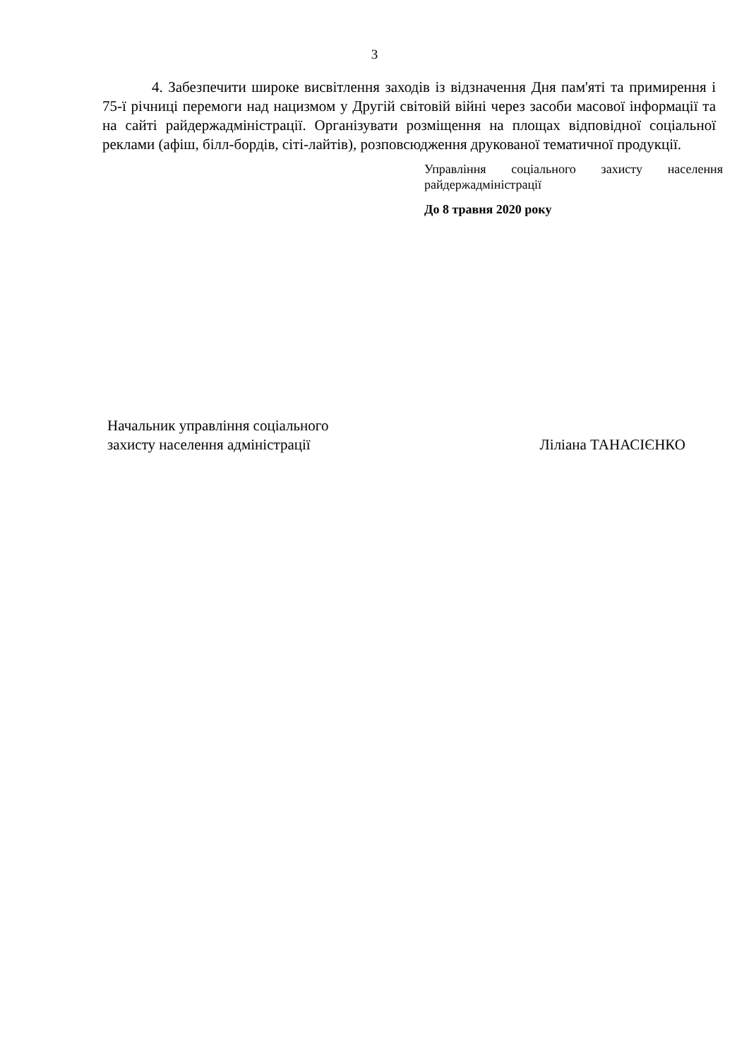3
4. Забезпечити широке висвітлення заходів із відзначення Дня пам'яті та примирення і 75-ї річниці перемоги над нацизмом у Другій світовій війні через засоби масової інформації та на сайті райдержадміністрації. Організувати розміщення на площах відповідної соціальної реклами (афіш, білл-бордів, сіті-лайтів), розповсюдження друкованої тематичної продукції.
Управління соціального захисту населення райдержадміністрації
До 8 травня 2020 року
Начальник управління соціального
захисту населення адміністрації
Ліліана ТАНАСІЄНКО